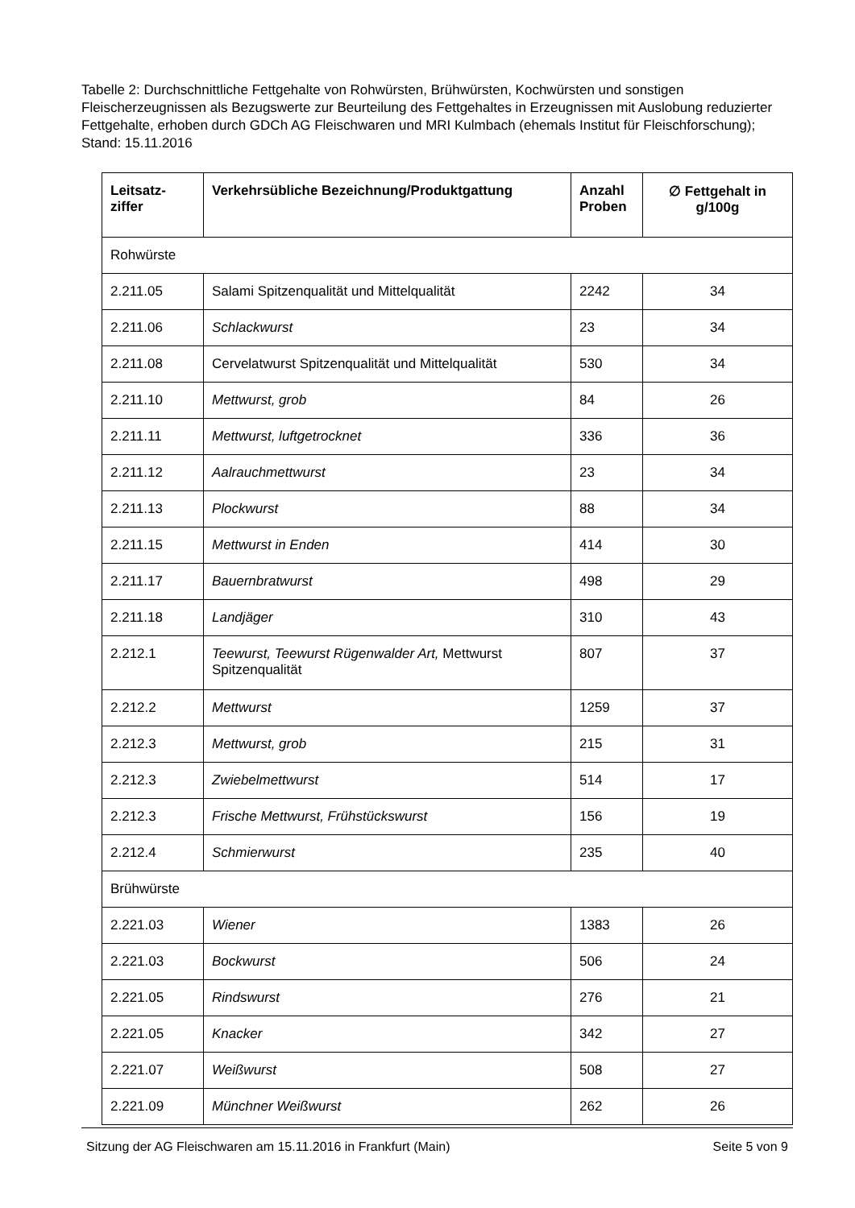Tabelle 2: Durchschnittliche Fettgehalte von Rohwürsten, Brühwürsten, Kochwürsten und sonstigen Fleischerzeugnissen als Bezugswerte zur Beurteilung des Fettgehaltes in Erzeugnissen mit Auslobung reduzierter Fettgehalte, erhoben durch GDCh AG Fleischwaren und MRI Kulmbach (ehemals Institut für Fleischforschung); Stand: 15.11.2016
| Leitsatz- ziffer | Verkehrsübliche Bezeichnung/Produktgattung | Anzahl Proben | ∅ Fettgehalt in g/100g |
| --- | --- | --- | --- |
| Rohwürste | | | |
| 2.211.05 | Salami Spitzenqualität und Mittelqualität | 2242 | 34 |
| 2.211.06 | Schlackwurst | 23 | 34 |
| 2.211.08 | Cervelatwurst Spitzenqualität und Mittelqualität | 530 | 34 |
| 2.211.10 | Mettwurst, grob | 84 | 26 |
| 2.211.11 | Mettwurst, luftgetrocknet | 336 | 36 |
| 2.211.12 | Aalrauchmettwurst | 23 | 34 |
| 2.211.13 | Plockwurst | 88 | 34 |
| 2.211.15 | Mettwurst in Enden | 414 | 30 |
| 2.211.17 | Bauernbratwurst | 498 | 29 |
| 2.211.18 | Landjäger | 310 | 43 |
| 2.212.1 | Teewurst, Teewurst Rügenwalder Art, Mettwurst Spitzenqualität | 807 | 37 |
| 2.212.2 | Mettwurst | 1259 | 37 |
| 2.212.3 | Mettwurst, grob | 215 | 31 |
| 2.212.3 | Zwiebelmettwurst | 514 | 17 |
| 2.212.3 | Frische Mettwurst, Frühstückswurst | 156 | 19 |
| 2.212.4 | Schmierwurst | 235 | 40 |
| Brühwürste | | | |
| 2.221.03 | Wiener | 1383 | 26 |
| 2.221.03 | Bockwurst | 506 | 24 |
| 2.221.05 | Rindswurst | 276 | 21 |
| 2.221.05 | Knacker | 342 | 27 |
| 2.221.07 | Weißwurst | 508 | 27 |
| 2.221.09 | Münchner Weißwurst | 262 | 26 |
Sitzung der AG Fleischwaren am 15.11.2016 in Frankfurt (Main) Seite 5 von 9